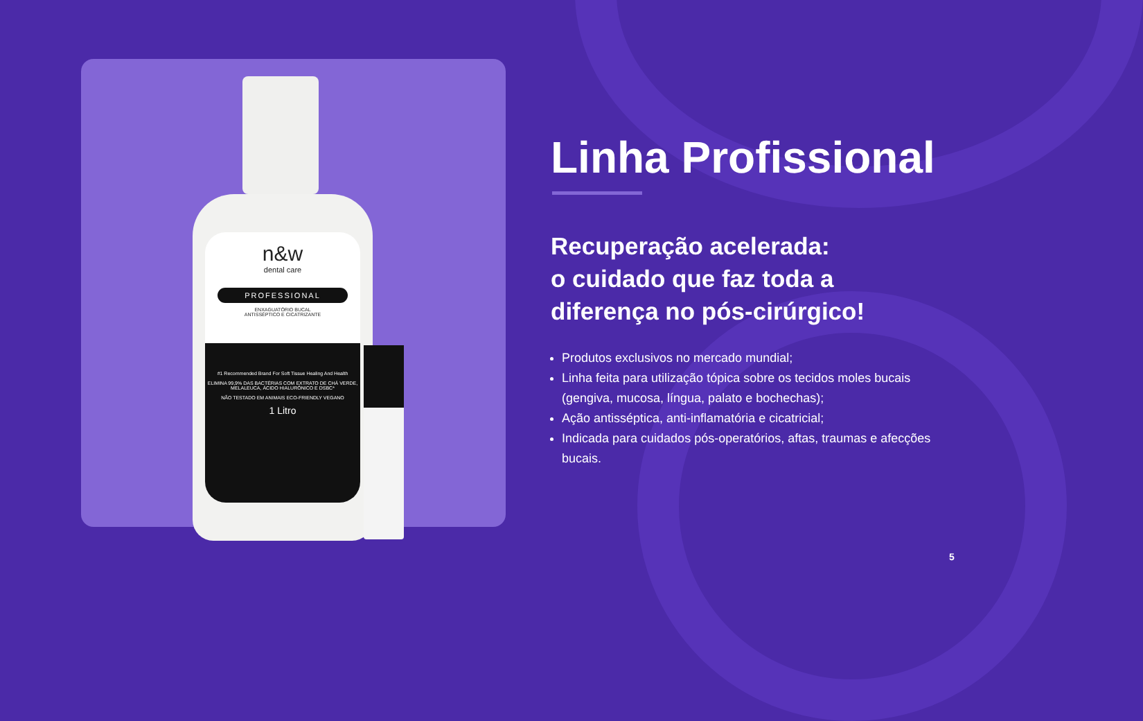n&w
dental care
PROFESSIONAL
ENXAGUATÓRIO BUCAL
ANTISSÉPTICO E CICATRIZANTE
#1 Recommended Brand For Soft Tissue Healing And Health
ELIMINA 99,9% DAS BACTÉRIAS COM EXTRATO DE CHÁ VERDE, MELALEUCA, ÁCIDO HIALURÔNICO E DSBC*
NÃO TESTADO EM ANIMAIS ECO-FRIENDLY VEGANO
1 Litro
Linha Profissional
Recuperação acelerada:
o cuidado que faz toda a diferença no pós-cirúrgico!
Produtos exclusivos no mercado mundial;
Linha feita para utilização tópica sobre os tecidos moles bucais (gengiva, mucosa, língua, palato e bochechas);
Ação antisséptica, anti-inflamatória e cicatricial;
Indicada para cuidados pós-operatórios, aftas, traumas e afecções bucais.
5